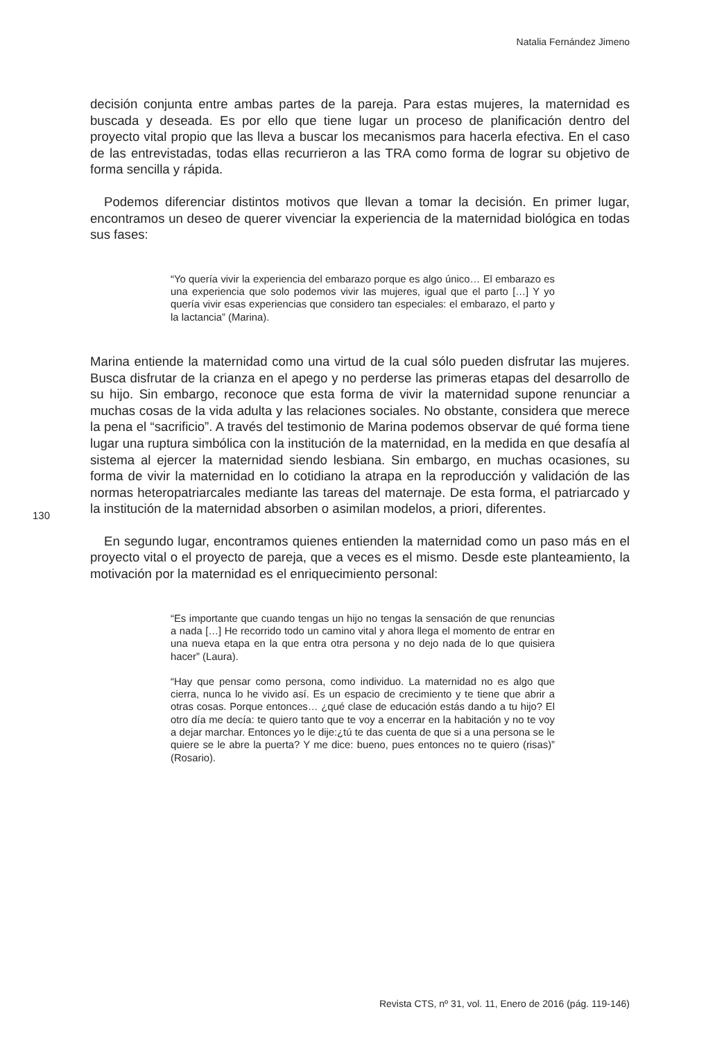Natalia Fernández Jimeno
decisión conjunta entre ambas partes de la pareja. Para estas mujeres, la maternidad es buscada y deseada. Es por ello que tiene lugar un proceso de planificación dentro del proyecto vital propio que las lleva a buscar los mecanismos para hacerla efectiva. En el caso de las entrevistadas, todas ellas recurrieron a las TRA como forma de lograr su objetivo de forma sencilla y rápida.
Podemos diferenciar distintos motivos que llevan a tomar la decisión. En primer lugar, encontramos un deseo de querer vivenciar la experiencia de la maternidad biológica en todas sus fases:
“Yo quería vivir la experiencia del embarazo porque es algo único… El embarazo es una experiencia que solo podemos vivir las mujeres, igual que el parto […] Y yo quería vivir esas experiencias que considero tan especiales: el embarazo, el parto y la lactancia” (Marina).
Marina entiende la maternidad como una virtud de la cual sólo pueden disfrutar las mujeres. Busca disfrutar de la crianza en el apego y no perderse las primeras etapas del desarrollo de su hijo. Sin embargo, reconoce que esta forma de vivir la maternidad supone renunciar a muchas cosas de la vida adulta y las relaciones sociales. No obstante, considera que merece la pena el “sacrificio”. A través del testimonio de Marina podemos observar de qué forma tiene lugar una ruptura simbólica con la institución de la maternidad, en la medida en que desafía al sistema al ejercer la maternidad siendo lesbiana. Sin embargo, en muchas ocasiones, su forma de vivir la maternidad en lo cotidiano la atrapa en la reproducción y validación de las normas heteropatriarcales mediante las tareas del maternaje. De esta forma, el patriarcado y la institución de la maternidad absorben o asimilan modelos, a priori, diferentes.
En segundo lugar, encontramos quienes entienden la maternidad como un paso más en el proyecto vital o el proyecto de pareja, que a veces es el mismo. Desde este planteamiento, la motivación por la maternidad es el enriquecimiento personal:
“Es importante que cuando tengas un hijo no tengas la sensación de que renuncias a nada […] He recorrido todo un camino vital y ahora llega el momento de entrar en una nueva etapa en la que entra otra persona y no dejo nada de lo que quisiera hacer” (Laura).
“Hay que pensar como persona, como individuo. La maternidad no es algo que cierra, nunca lo he vivido así. Es un espacio de crecimiento y te tiene que abrir a otras cosas. Porque entonces… ¿qué clase de educación estás dando a tu hijo? El otro día me decía: te quiero tanto que te voy a encerrar en la habitación y no te voy a dejar marchar. Entonces yo le dije:¿tú te das cuenta de que si a una persona se le quiere se le abre la puerta? Y me dice: bueno, pues entonces no te quiero (risas)” (Rosario).
130
Revista CTS, nº 31, vol. 11, Enero de 2016 (pág. 119-146)